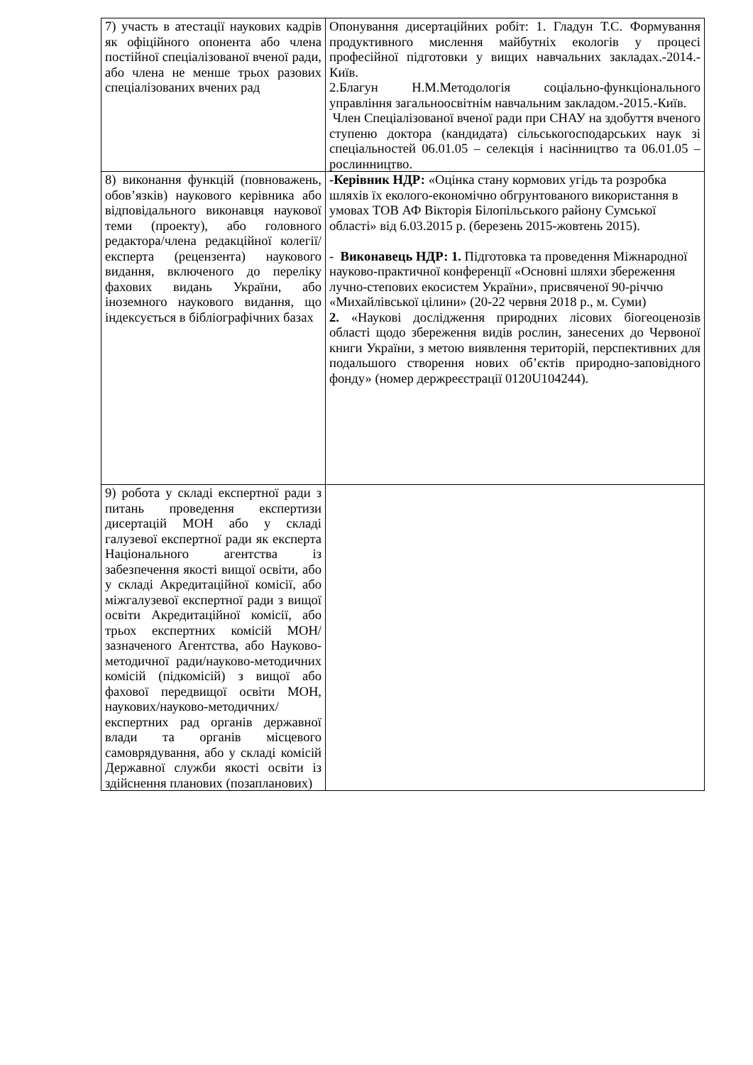| 7) участь в атестації наукових кадрів як офіційного опонента або члена постійної спеціалізованої вченої ради, або члена не менше трьох разових спеціалізованих вчених рад | Опонування дисертаційних робіт: 1. Гладун Т.С. Формування продуктивного мислення майбутніх екологів у процесі професійної підготовки у вищих навчальних закладах.-2014.-Київ. 2.Благун Н.М.Методологія соціально-функціонального управління загальноосвітнім навчальним закладом.-2015.-Київ. Член Спеціалізованої вченої ради при СНАУ на здобуття вченого ступеню доктора (кандидата) сільськогосподарських наук зі спеціальностей 06.01.05 – селекція і насінництво та 06.01.05 – рослинництво. |
| 8) виконання функцій (повноважень, обов’язків) наукового керівника або відповідального виконавця наукової теми (проекту), або головного редактора/члена редакційної колегії/експерта (рецензента) наукового видання, включеного до переліку фахових видань України, або іноземного наукового видання, що індексується в бібліографічних базах | -Керівник НДР: «Оцінка стану кормових угідь та розробка шляхів їх еколого-економічно обгрунтованого використання в умовах ТОВ АФ Вікторія Білопільського району Сумської області» від 6.03.2015 р. (березень 2015-жовтень 2015). - Виконавець НДР: 1. Підготовка та проведення Міжнародної науково-практичної конференції «Основні шляхи збереження лучно-степових екосистем України», присвяченої 90-річчю «Михайлівської цілини» (20-22 червня 2018 р., м. Суми) 2. «Наукові дослідження природних лісових біогеоценозів області щодо збереження видів рослин, занесених до Червоної книги України, з метою виявлення територій, перспективних для подальшого створення нових об’єктів природно-заповідного фонду» (номер держреєстрації 0120U104244). |
| 9) робота у складі експертної ради з питань проведення експертизи дисертацій МОН або у складі галузевої експертної ради як експерта Національного агентства із забезпечення якості вищої освіти, або у складі Акредитаційної комісії, або міжгалузевої експертної ради з вищої освіти Акредитаційної комісії, або трьох експертних комісій МОН/зазначеного Агентства, або Науково-методичної ради/науково-методичних комісій (підкомісій) з вищої або фахової передвищої освіти МОН, наукових/науково-методичних/експертних рад органів державної влади та органів місцевого самоврядування, або у складі комісій Державної служби якості освіти із здійснення планових (позапланових) | |